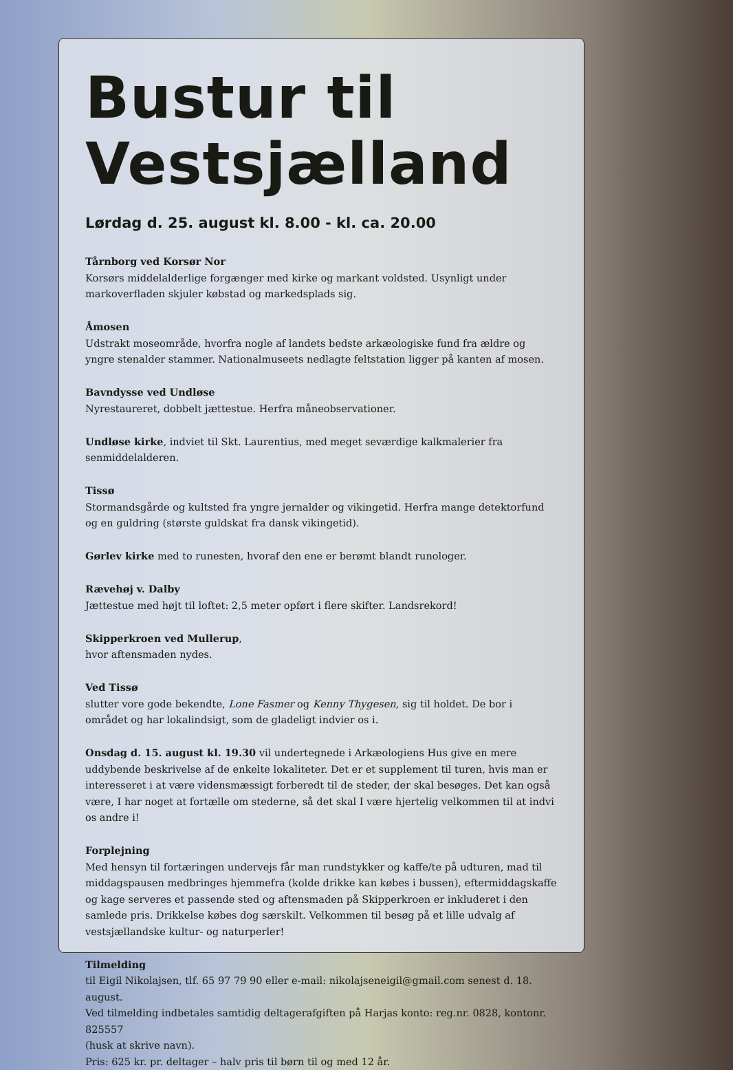Bustur til Vestsjælland
Lørdag d. 25. august kl. 8.00 - kl. ca. 20.00
Tårnborg ved Korsør Nor
Korsørs middelalderlige forgænger med kirke og markant voldsted. Usynligt under markoverfladen skjuler købstad og markedsplads sig.
Åmosen
Udstrakt moseområde, hvorfra nogle af landets bedste arkæologiske fund fra ældre og yngre stenalder stammer. Nationalmuseets nedlagte feltstation ligger på kanten af mosen.
Bavndysse ved Undløse
Nyrestaureret, dobbelt jættestue. Herfra måneobservationer.
Undløse kirke, indviet til Skt. Laurentius, med meget seværdige kalkmalerier fra senmiddelalderen.
Tissø
Stormandsgårde og kultsted fra yngre jernalder og vikingetid. Herfra mange detektorfund og en guldring (største guldskat fra dansk vikingetid).
Gørlev kirke med to runesten, hvoraf den ene er berømt blandt runologer.
Rævehøj v. Dalby
Jættestue med højt til loftet: 2,5 meter opført i flere skifter. Landsrekord!
Skipperkroen ved Mullerup,
hvor aftensmaden nydes.
Ved Tissø
slutter vore gode bekendte, Lone Fasmer og Kenny Thygesen, sig til holdet. De bor i området og har lokalindsigt, som de gladeligt indvier os i.
Onsdag d. 15. august kl. 19.30 vil undertegnede i Arkæologiens Hus give en mere uddybende beskrivelse af de enkelte lokaliteter. Det er et supplement til turen, hvis man er interesseret i at være vidensmæssigt forberedt til de steder, der skal besøges. Det kan også være, I har noget at fortælle om stederne, så det skal I være hjertelig velkommen til at indvi os andre i!
Forplejning
Med hensyn til fortæringen undervejs får man rundstykker og kaffe/te på udturen, mad til middagspausen medbringes hjemmefra (kolde drikke kan købes i bussen), eftermiddagskaffe og kage serveres et passende sted og aftensmaden på Skipperkroen er inkluderet i den samlede pris. Drikkelse købes dog særskilt. Velkommen til besøg på et lille udvalg af vestsjællandske kultur- og naturperler!
Tilmelding
til Eigil Nikolajsen, tlf. 65 97 79 90 eller e-mail: nikolajseneigil@gmail.com senest d. 18. august.
Ved tilmelding indbetales samtidig deltagerafgiften på Harjas konto: reg.nr. 0828, kontonr. 825557
(husk at skrive navn).
Pris: 625 kr. pr. deltager – halv pris til børn til og med 12 år.